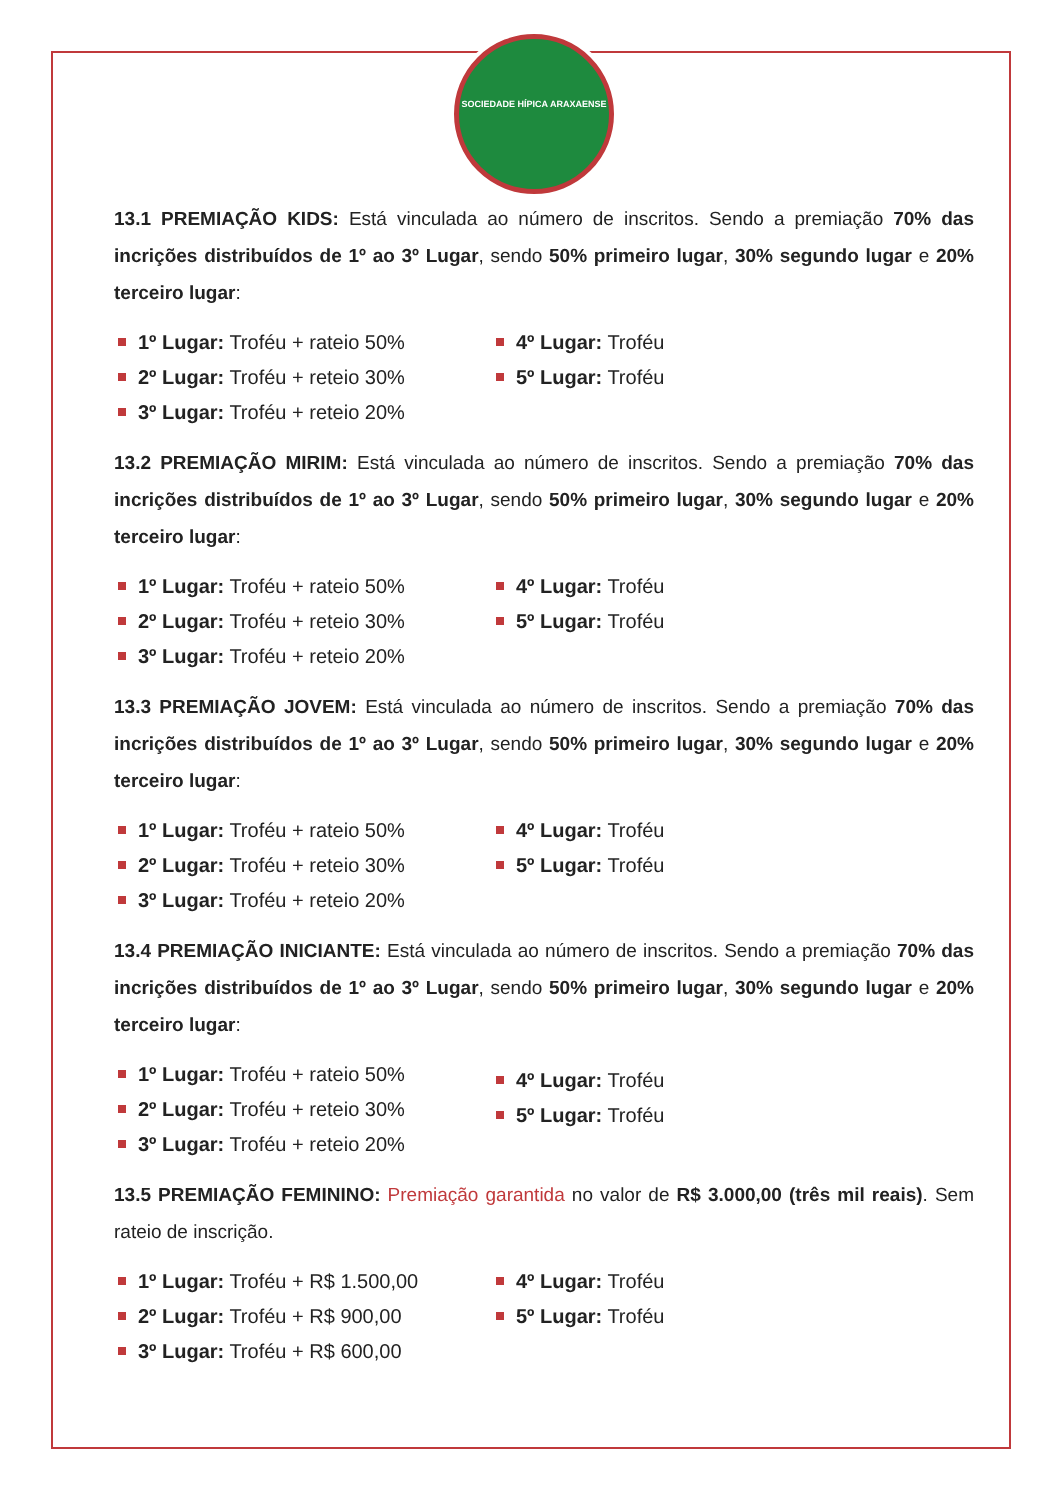SOCIEDADE HÍPICA ARAXAENSE
13.1 PREMIAÇÃO KIDS: Está vinculada ao número de inscritos. Sendo a premiação 70% das incrições distribuídos de 1º ao 3º Lugar, sendo 50% primeiro lugar, 30% segundo lugar e 20% terceiro lugar:
1º Lugar: Troféu + rateio 50%
2º Lugar: Troféu + reteio 30%
3º Lugar: Troféu + reteio 20%
4º Lugar: Troféu
5º Lugar: Troféu
13.2 PREMIAÇÃO MIRIM: Está vinculada ao número de inscritos. Sendo a premiação 70% das incrições distribuídos de 1º ao 3º Lugar, sendo 50% primeiro lugar, 30% segundo lugar e 20% terceiro lugar:
1º Lugar: Troféu + rateio 50%
2º Lugar: Troféu + reteio 30%
3º Lugar: Troféu + reteio 20%
4º Lugar: Troféu
5º Lugar: Troféu
13.3 PREMIAÇÃO JOVEM: Está vinculada ao número de inscritos. Sendo a premiação 70% das incrições distribuídos de 1º ao 3º Lugar, sendo 50% primeiro lugar, 30% segundo lugar e 20% terceiro lugar:
1º Lugar: Troféu + rateio 50%
2º Lugar: Troféu + reteio 30%
3º Lugar: Troféu + reteio 20%
4º Lugar: Troféu
5º Lugar: Troféu
13.4 PREMIAÇÃO INICIANTE: Está vinculada ao número de inscritos. Sendo a premiação 70% das incrições distribuídos de 1º ao 3º Lugar, sendo 50% primeiro lugar, 30% segundo lugar e 20% terceiro lugar:
1º Lugar: Troféu + rateio 50%
2º Lugar: Troféu + reteio 30%
3º Lugar: Troféu + reteio 20%
4º Lugar: Troféu
5º Lugar: Troféu
13.5 PREMIAÇÃO FEMININO: Premiação garantida no valor de R$ 3.000,00 (três mil reais). Sem rateio de inscrição.
1º Lugar: Troféu + R$ 1.500,00
2º Lugar: Troféu + R$ 900,00
3º Lugar: Troféu + R$ 600,00
4º Lugar: Troféu
5º Lugar: Troféu